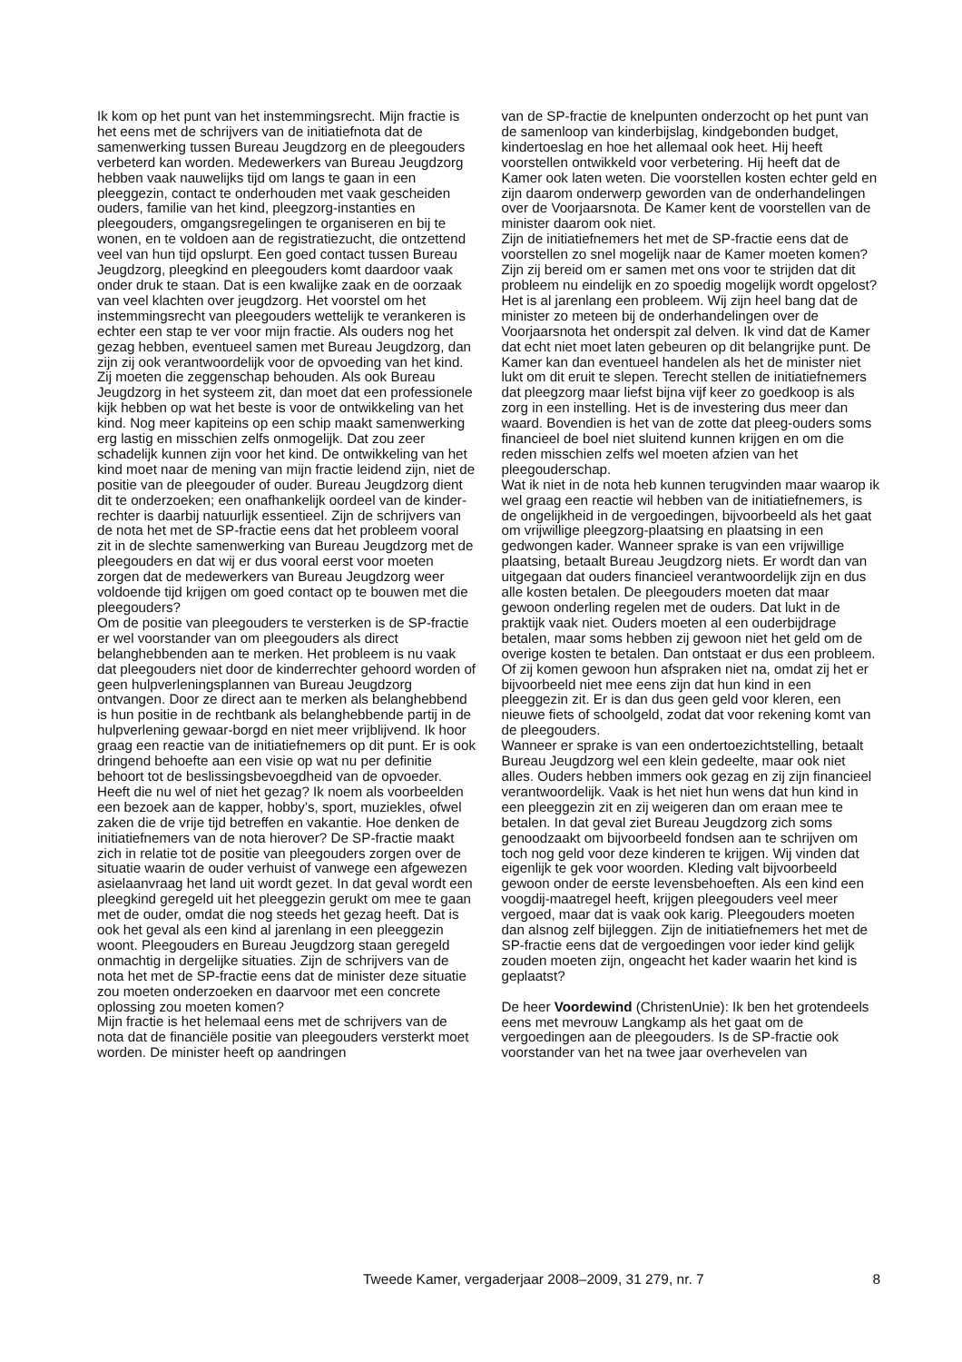Ik kom op het punt van het instemmingsrecht. Mijn fractie is het eens met de schrijvers van de initiatiefnota dat de samenwerking tussen Bureau Jeugdzorg en de pleegouders verbeterd kan worden. Medewerkers van Bureau Jeugdzorg hebben vaak nauwelijks tijd om langs te gaan in een pleeggezin, contact te onderhouden met vaak gescheiden ouders, familie van het kind, pleegzorg-instanties en pleegouders, omgangsregelingen te organiseren en bij te wonen, en te voldoen aan de registratiezucht, die ontzettend veel van hun tijd opslurpt. Een goed contact tussen Bureau Jeugdzorg, pleegkind en pleegouders komt daardoor vaak onder druk te staan. Dat is een kwalijke zaak en de oorzaak van veel klachten over jeugdzorg. Het voorstel om het instemmingsrecht van pleegouders wettelijk te verankeren is echter een stap te ver voor mijn fractie. Als ouders nog het gezag hebben, eventueel samen met Bureau Jeugdzorg, dan zijn zij ook verantwoordelijk voor de opvoeding van het kind. Zij moeten die zeggenschap behouden. Als ook Bureau Jeugdzorg in het systeem zit, dan moet dat een professionele kijk hebben op wat het beste is voor de ontwikkeling van het kind. Nog meer kapiteins op een schip maakt samenwerking erg lastig en misschien zelfs onmogelijk. Dat zou zeer schadelijk kunnen zijn voor het kind. De ontwikkeling van het kind moet naar de mening van mijn fractie leidend zijn, niet de positie van de pleegouder of ouder. Bureau Jeugdzorg dient dit te onderzoeken; een onafhankelijk oordeel van de kinder-rechter is daarbij natuurlijk essentieel. Zijn de schrijvers van de nota het met de SP-fractie eens dat het probleem vooral zit in de slechte samenwerking van Bureau Jeugdzorg met de pleegouders en dat wij er dus vooral eerst voor moeten zorgen dat de medewerkers van Bureau Jeugdzorg weer voldoende tijd krijgen om goed contact op te bouwen met die pleegouders?
Om de positie van pleegouders te versterken is de SP-fractie er wel voorstander van om pleegouders als direct belanghebbenden aan te merken. Het probleem is nu vaak dat pleegouders niet door de kinderrechter gehoord worden of geen hulpverleningsplannen van Bureau Jeugdzorg ontvangen. Door ze direct aan te merken als belanghebbend is hun positie in de rechtbank als belanghebbende partij in de hulpverlening gewaar-borgd en niet meer vrijblijvend. Ik hoor graag een reactie van de initiatiefnemers op dit punt. Er is ook dringend behoefte aan een visie op wat nu per definitie behoort tot de beslissingsbevoegdheid van de opvoeder. Heeft die nu wel of niet het gezag? Ik noem als voorbeelden een bezoek aan de kapper, hobby’s, sport, muziekles, ofwel zaken die de vrije tijd betreffen en vakantie. Hoe denken de initiatiefnemers van de nota hierover? De SP-fractie maakt zich in relatie tot de positie van pleegouders zorgen over de situatie waarin de ouder verhuist of vanwege een afgewezen asielaanvraag het land uit wordt gezet. In dat geval wordt een pleegkind geregeld uit het pleeggezin gerukt om mee te gaan met de ouder, omdat die nog steeds het gezag heeft. Dat is ook het geval als een kind al jarenlang in een pleeggezin woont. Pleegouders en Bureau Jeugdzorg staan geregeld onmachtig in dergelijke situaties. Zijn de schrijvers van de nota het met de SP-fractie eens dat de minister deze situatie zou moeten onderzoeken en daarvoor met een concrete oplossing zou moeten komen?
Mijn fractie is het helemaal eens met de schrijvers van de nota dat de financiële positie van pleegouders versterkt moet worden. De minister heeft op aandringen
van de SP-fractie de knelpunten onderzocht op het punt van de samenloop van kinderbijslag, kindgebonden budget, kindertoeslag en hoe het allemaal ook heet. Hij heeft voorstellen ontwikkeld voor verbetering. Hij heeft dat de Kamer ook laten weten. Die voorstellen kosten echter geld en zijn daarom onderwerp geworden van de onderhandelingen over de Voorjaarsnota. De Kamer kent de voorstellen van de minister daarom ook niet.
Zijn de initiatiefnemers het met de SP-fractie eens dat de voorstellen zo snel mogelijk naar de Kamer moeten komen? Zijn zij bereid om er samen met ons voor te strijden dat dit probleem nu eindelijk en zo spoedig mogelijk wordt opgelost? Het is al jarenlang een probleem. Wij zijn heel bang dat de minister zo meteen bij de onderhandelingen over de Voorjaarsnota het onderspit zal delven. Ik vind dat de Kamer dat echt niet moet laten gebeuren op dit belangrijke punt. De Kamer kan dan eventueel handelen als het de minister niet lukt om dit eruit te slepen. Terecht stellen de initiatiefnemers dat pleegzorg maar liefst bijna vijf keer zo goedkoop is als zorg in een instelling. Het is de investering dus meer dan waard. Bovendien is het van de zotte dat pleeg-ouders soms financieel de boel niet sluitend kunnen krijgen en om die reden misschien zelfs wel moeten afzien van het pleegouderschap.
Wat ik niet in de nota heb kunnen terugvinden maar waarop ik wel graag een reactie wil hebben van de initiatiefnemers, is de ongelijkheid in de vergoedingen, bijvoorbeeld als het gaat om vrijwillige pleegzorg-plaatsing en plaatsing in een gedwongen kader. Wanneer sprake is van een vrijwillige plaatsing, betaalt Bureau Jeugdzorg niets. Er wordt dan van uitgegaan dat ouders financieel verantwoordelijk zijn en dus alle kosten betalen. De pleegouders moeten dat maar gewoon onderling regelen met de ouders. Dat lukt in de praktijk vaak niet. Ouders moeten al een ouderbijdrage betalen, maar soms hebben zij gewoon niet het geld om de overige kosten te betalen. Dan ontstaat er dus een probleem. Of zij komen gewoon hun afspraken niet na, omdat zij het er bijvoorbeeld niet mee eens zijn dat hun kind in een pleeggezin zit. Er is dan dus geen geld voor kleren, een nieuwe fiets of schoolgeld, zodat dat voor rekening komt van de pleegouders.
Wanneer er sprake is van een ondertoezichtstelling, betaalt Bureau Jeugdzorg wel een klein gedeelte, maar ook niet alles. Ouders hebben immers ook gezag en zij zijn financieel verantwoordelijk. Vaak is het niet hun wens dat hun kind in een pleeggezin zit en zij weigeren dan om eraan mee te betalen. In dat geval ziet Bureau Jeugdzorg zich soms genoodzaakt om bijvoorbeeld fondsen aan te schrijven om toch nog geld voor deze kinderen te krijgen. Wij vinden dat eigenlijk te gek voor woorden. Kleding valt bijvoorbeeld gewoon onder de eerste levensbehoeften. Als een kind een voogdij-maatregel heeft, krijgen pleegouders veel meer vergoed, maar dat is vaak ook karig. Pleegouders moeten dan alsnog zelf bijleggen. Zijn de initiatiefnemers het met de SP-fractie eens dat de vergoedingen voor ieder kind gelijk zouden moeten zijn, ongeacht het kader waarin het kind is geplaatst?
De heer Voordewind (ChristenUnie): Ik ben het grotendeels eens met mevrouw Langkamp als het gaat om de vergoedingen aan de pleegouders. Is de SP-fractie ook voorstander van het na twee jaar overhevelen van
Tweede Kamer, vergaderjaar 2008–2009, 31 279, nr. 7 8